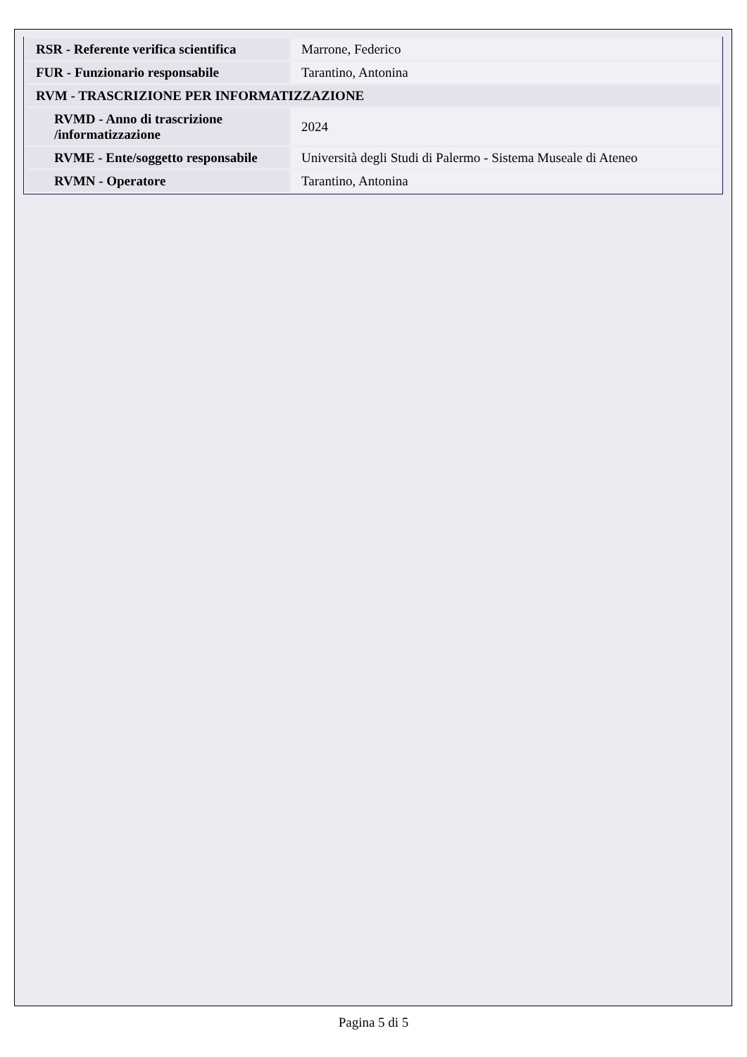| RSR - Referente verifica scientifica | Marrone, Federico |
| FUR - Funzionario responsabile | Tarantino, Antonina |
| RVM - TRASCRIZIONE PER INFORMATIZZAZIONE | |
| RVMD - Anno di trascrizione /informatizzazione | 2024 |
| RVME - Ente/soggetto responsabile | Università degli Studi di Palermo - Sistema Museale di Ateneo |
| RVMN - Operatore | Tarantino, Antonina |
Pagina 5 di 5